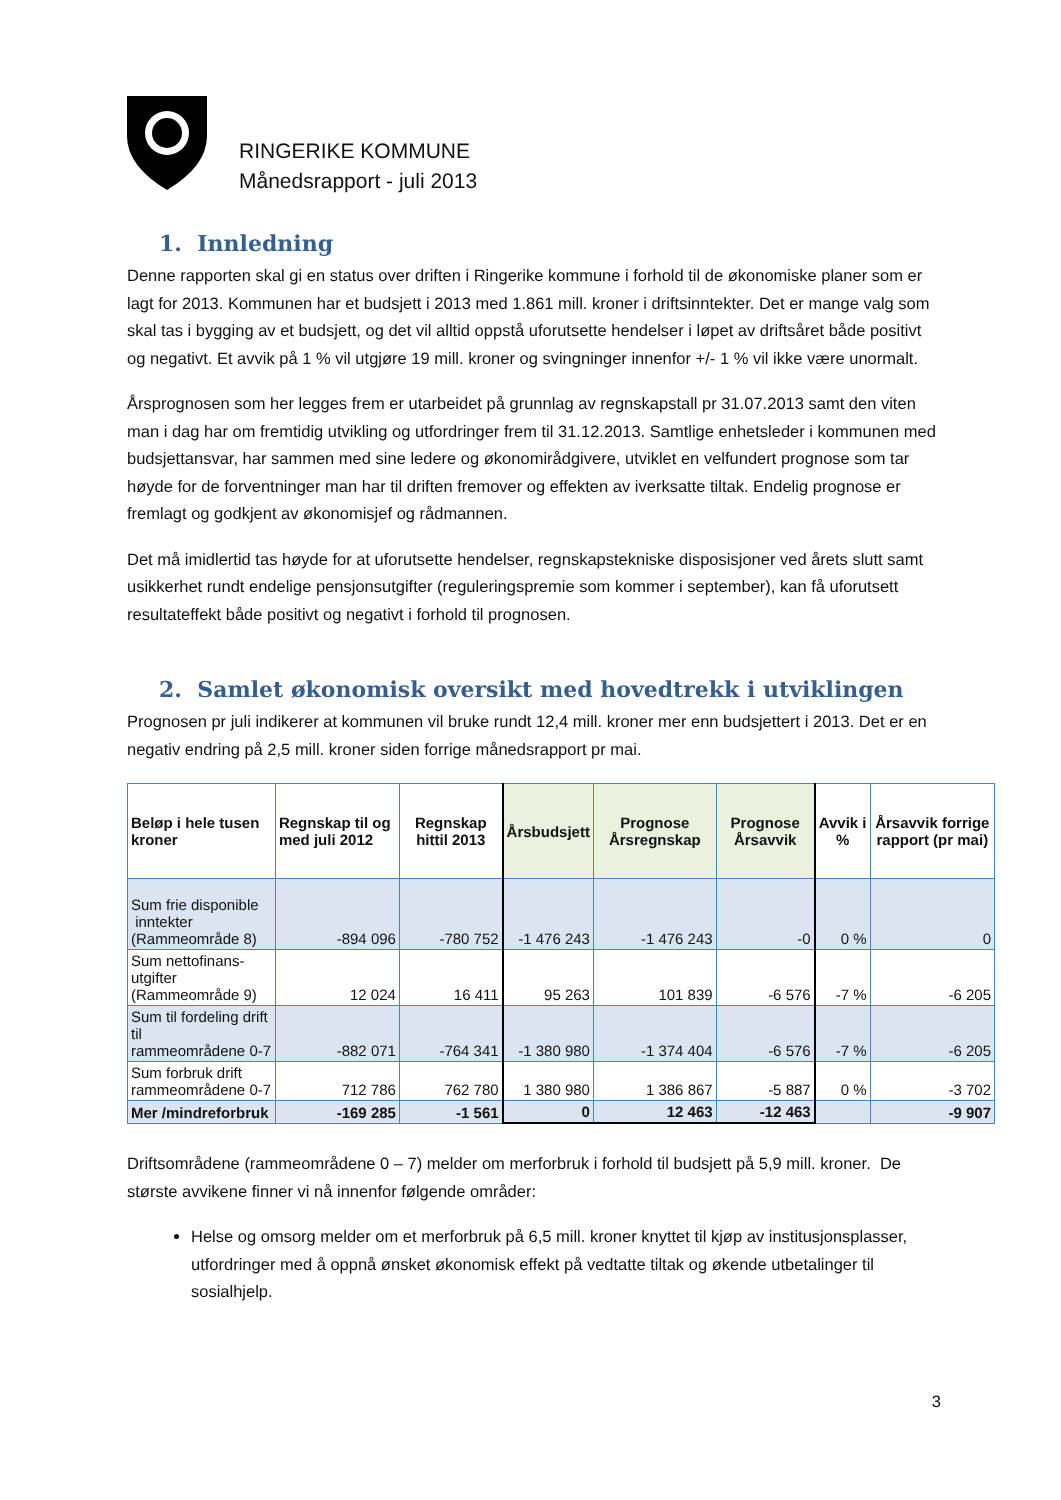RINGERIKE KOMMUNE
Månedsrapport - juli 2013
1. Innledning
Denne rapporten skal gi en status over driften i Ringerike kommune i forhold til de økonomiske planer som er lagt for 2013. Kommunen har et budsjett i 2013 med 1.861 mill. kroner i driftsinntekter. Det er mange valg som skal tas i bygging av et budsjett, og det vil alltid oppstå uforutsette hendelser i løpet av driftsåret både positivt og negativt. Et avvik på 1 % vil utgjøre 19 mill. kroner og svingninger innenfor +/- 1 % vil ikke være unormalt.
Årsprognosen som her legges frem er utarbeidet på grunnlag av regnskapstall pr 31.07.2013 samt den viten man i dag har om fremtidig utvikling og utfordringer frem til 31.12.2013. Samtlige enhetsleder i kommunen med budsjettansvar, har sammen med sine ledere og økonomirådgivere, utviklet en velfundert prognose som tar høyde for de forventninger man har til driften fremover og effekten av iverksatte tiltak. Endelig prognose er fremlagt og godkjent av økonomisjef og rådmannen.
Det må imidlertid tas høyde for at uforutsette hendelser, regnskapstekniske disposisjoner ved årets slutt samt usikkerhet rundt endelige pensjonsutgifter (reguleringspremie som kommer i september), kan få uforutsett resultateffekt både positivt og negativt i forhold til prognosen.
2. Samlet økonomisk oversikt med hovedtrekk i utviklingen
Prognosen pr juli indikerer at kommunen vil bruke rundt 12,4 mill. kroner mer enn budsjettert i 2013. Det er en negativ endring på 2,5 mill. kroner siden forrige månedsrapport pr mai.
| Beløp i hele tusen kroner | Regnskap til og med juli 2012 | Regnskap hittil 2013 | Årsbudsjett | Prognose Årsregnskap | Prognose Årsavvik | Avvik i % | Årsavvik forrige rapport (pr mai) |
| --- | --- | --- | --- | --- | --- | --- | --- |
| Sum frie disponible inntekter (Rammeområde 8) | -894 096 | -780 752 | -1 476 243 | -1 476 243 | -0 | 0 % | 0 |
| Sum nettofinans- utgifter (Rammeområde 9) | 12 024 | 16 411 | 95 263 | 101 839 | -6 576 | -7 % | -6 205 |
| Sum til fordeling drift til rammeområdene 0-7 | -882 071 | -764 341 | -1 380 980 | -1 374 404 | -6 576 | -7 % | -6 205 |
| Sum forbruk drift rammeområdene 0-7 | 712 786 | 762 780 | 1 380 980 | 1 386 867 | -5 887 | 0 % | -3 702 |
| Mer /mindreforbruk | -169 285 | -1 561 | 0 | 12 463 | -12 463 | | -9 907 |
Driftsområdene (rammeområdene 0 – 7) melder om merforbruk i forhold til budsjett på 5,9 mill. kroner. De største avvikene finner vi nå innenfor følgende områder:
Helse og omsorg melder om et merforbruk på 6,5 mill. kroner knyttet til kjøp av institusjonsplasser, utfordringer med å oppnå ønsket økonomisk effekt på vedtatte tiltak og økende utbetalinger til sosialhjelp.
3